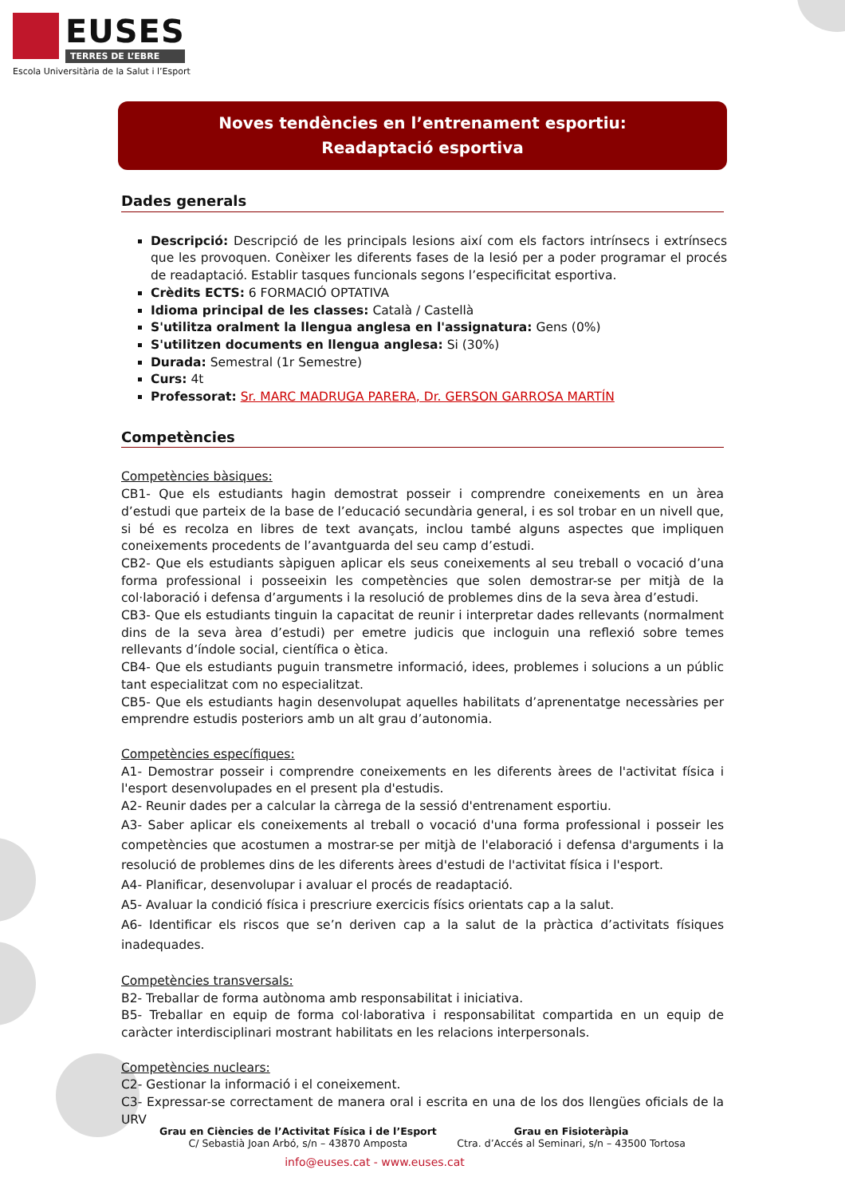EUSES
TERRES DE L’EBRE
Escola Universitària de la Salut i l’Esport
Noves tendències en l’entrenament esportiu:
Readaptació esportiva
Dades generals
Descripció: Descripció de les principals lesions així com els factors intrínsecs i extrínsecs que les provoquen. Conèixer les diferents fases de la lesió per a poder programar el procés de readaptació. Establir tasques funcionals segons l’especificitat esportiva.
Crèdits ECTS: 6 FORMACIÓ OPTATIVA
Idioma principal de les classes: Català / Castellà
S'utilitza oralment la llengua anglesa en l'assignatura: Gens (0%)
S'utilitzen documents en llengua anglesa: Si (30%)
Durada: Semestral (1r Semestre)
Curs: 4t
Professorat: Sr. MARC MADRUGA PARERA, Dr. GERSON GARROSA MARTÍN
Competències
Competències bàsiques:
CB1- Que els estudiants hagin demostrat posseir i comprendre coneixements en un àrea d’estudi que parteix de la base de l’educació secundària general, i es sol trobar en un nivell que, si bé es recolza en libres de text avançats, inclou també alguns aspectes que impliquen coneixements procedents de l’avantguarda del seu camp d’estudi.
CB2- Que els estudiants sàpiguen aplicar els seus coneixements al seu treball o vocació d’una forma professional i posseeixin les competències que solen demostrar-se per mitjà de la col·laboració i defensa d’arguments i la resolució de problemes dins de la seva àrea d’estudi.
CB3- Que els estudiants tinguin la capacitat de reunir i interpretar dades rellevants (normalment dins de la seva àrea d’estudi) per emetre judicis que incloguin una reflexió sobre temes rellevants d’índole social, científica o ètica.
CB4- Que els estudiants puguin transmetre informació, idees, problemes i solucions a un públic tant especialitzat com no especialitzat.
CB5- Que els estudiants hagin desenvolupat aquelles habilitats d’aprenentatge necessàries per emprendre estudis posteriors amb un alt grau d’autonomia.
Competències específiques:
A1- Demostrar posseir i comprendre coneixements en les diferents àrees de l'activitat física i l'esport desenvolupades en el present pla d'estudis.
A2- Reunir dades per a calcular la càrrega de la sessió d'entrenament esportiu.
A3- Saber aplicar els coneixements al treball o vocació d'una forma professional i posseir les competències que acostumen a mostrar-se per mitjà de l'elaboració i defensa d'arguments i la resolució de problemes dins de les diferents àrees d'estudi de l'activitat física i l'esport.
A4- Planificar, desenvolupar i avaluar el procés de readaptació.
A5- Avaluar la condició física i prescriure exercicis físics orientats cap a la salut.
A6- Identificar els riscos que se’n deriven cap a la salut de la pràctica d’activitats físiques inadequades.
Competències transversals:
B2- Treballar de forma autònoma amb responsabilitat i iniciativa.
B5- Treballar en equip de forma col·laborativa i responsabilitat compartida en un equip de caràcter interdisciplinari mostrant habilitats en les relacions interpersonals.
Competències nuclears:
C2- Gestionar la informació i el coneixement.
C3- Expressar-se correctament de manera oral i escrita en una de los dos llengües oficials de la URV
Grau en Ciències de l’Activitat Física i de l’Esport
C/ Sebastià Joan Arbó, s/n – 43870 Amposta
Grau en Fisioteràpia
Ctra. d’Accés al Seminari, s/n – 43500 Tortosa
info@euses.cat - www.euses.cat